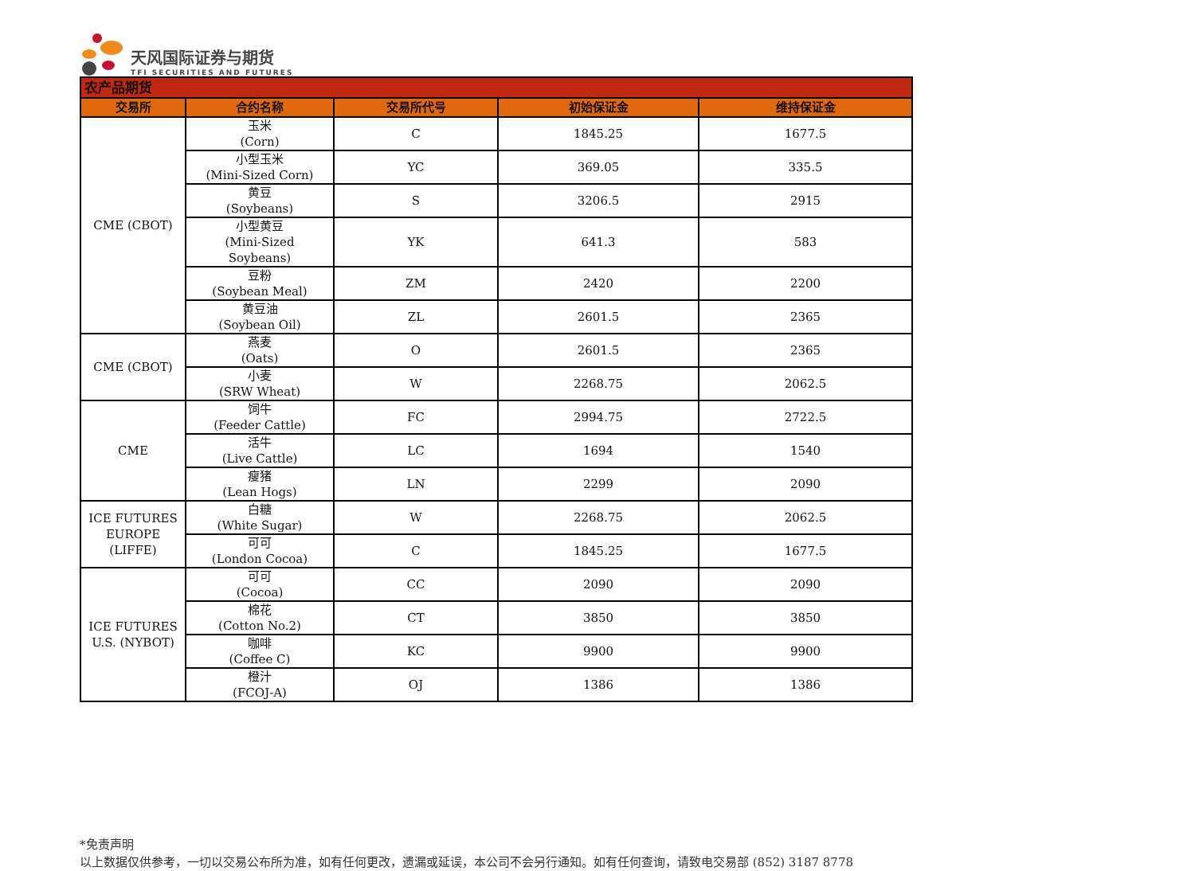天风国际证券与期货
TFI SECURITIES AND FUTURES
| 农产品期货 | | | | |
| 交易所 | 合约名称 | 交易所代号 | 初始保证金 | 维持保证金 |
| CME (CBOT) | 玉米 (Corn) | C | 1845.25 | 1677.5 |
| | 小型玉米 (Mini-Sized Corn) | YC | 369.05 | 335.5 |
| | 黄豆 (Soybeans) | S | 3206.5 | 2915 |
| | 小型黄豆 (Mini-Sized Soybeans) | YK | 641.3 | 583 |
| | 豆粉 (Soybean Meal) | ZM | 2420 | 2200 |
| | 黄豆油 (Soybean Oil) | ZL | 2601.5 | 2365 |
| CME (CBOT) | 燕麦 (Oats) | O | 2601.5 | 2365 |
| | 小麦 (SRW Wheat) | W | 2268.75 | 2062.5 |
| CME | 饲牛 (Feeder Cattle) | FC | 2994.75 | 2722.5 |
| | 活牛 (Live Cattle) | LC | 1694 | 1540 |
| | 瘦猪 (Lean Hogs) | LN | 2299 | 2090 |
| ICE FUTURES EUROPE (LIFFE) | 白糖 (White Sugar) | W | 2268.75 | 2062.5 |
| | 可可 (London Cocoa) | C | 1845.25 | 1677.5 |
| ICE FUTURES U.S. (NYBOT) | 可可 (Cocoa) | CC | 2090 | 2090 |
| | 棉花 (Cotton No.2) | CT | 3850 | 3850 |
| | 咖啡 (Coffee C) | KC | 9900 | 9900 |
| | 橙汁 (FCOJ-A) | OJ | 1386 | 1386 |
*免责声明
以上数据仅供参考，一切以交易公布所为准，如有任何更改，遗漏或延误，本公司不会另行通知。如有任何查询，请致电交易部 (852) 3187 8778